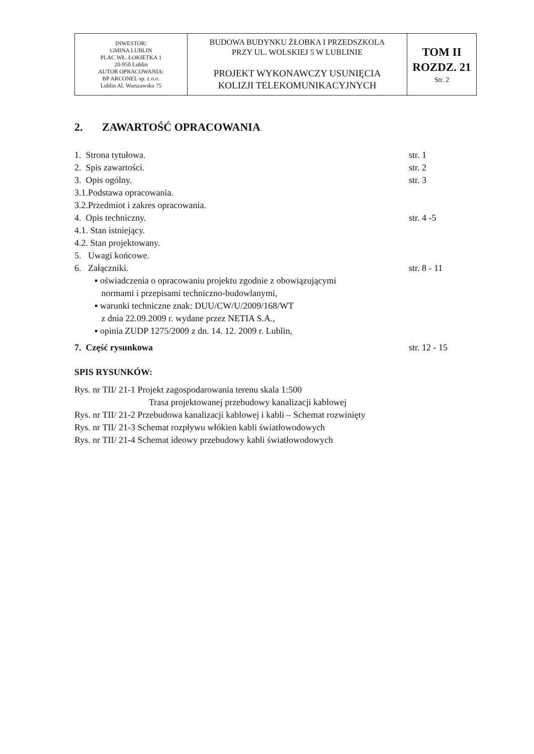| INWESTOR: GMINA LUBLIN PLAC WŁ. ŁOKIETKA 1 20-950 Lublin AUTOR OPRACOWANIA: BP ARCONEL sp. z o.o. Lublin Al. Warszawska 75 | BUDOWA BUDYNKU ŻŁOBKA I PRZEDSZKOLA PRZY UL. WOLSKIEJ 5 W LUBLINIE PROJEKT WYKONAWCZY USUNIĘCIA KOLIZJI TELEKOMUNIKACYJNYCH | TOM II ROZDZ. 21 Str. 2 |
2. ZAWARTOŚĆ OPRACOWANIA
| 1. Strona tytułowa. | str. 1 |
| 2. Spis zawartości. | str. 2 |
| 3. Opis ogólny. | str. 3 |
| 3.1.Podstawa opracowania. | |
| 3.2.Przedmiot i zakres opracowania. | |
| 4. Opis techniczny. | str. 4 -5 |
| 4.1. Stan istniejący. | |
| 4.2. Stan projektowany. | |
| 5. Uwagi końcowe. | |
| 6. Załączniki. | str. 8 - 11 |
| ▪ oświadczenia o opracowaniu projektu zgodnie z obowiązującymi normami i przepisami techniczno-budowlanymi, ▪ warunki techniczne znak: DUU/CW/U/2009/168/WT z dnia 22.09.2009 r. wydane przez NETIA S.A., ▪ opinia ZUDP 1275/2009 z dn. 14. 12. 2009 r. Lublin, | |
| 7. Część rysunkowa | str. 12 - 15 |
SPIS RYSUNKÓW:
Rys. nr TII/ 21-1 Projekt zagospodarowania terenu skala 1:500
Trasa projektowanej przebudowy kanalizacji kablowej
Rys. nr TII/ 21-2 Przebudowa kanalizacji kablowej i kabli – Schemat rozwinięty
Rys. nr TII/ 21-3 Schemat rozpływu włókien kabli światłowodowych
Rys. nr TII/ 21-4 Schemat ideowy przebudowy kabli światłowodowych